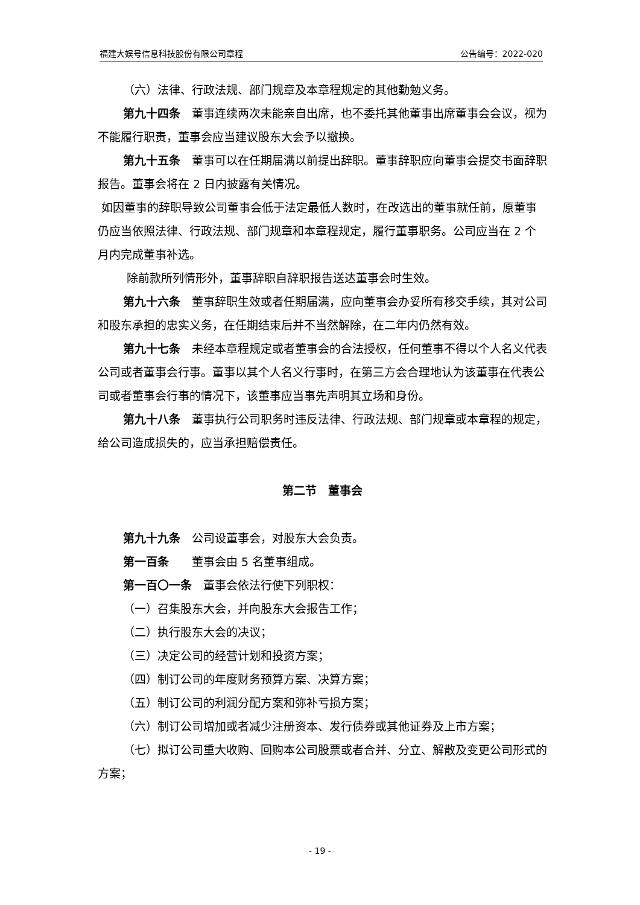福建大娱号信息科技股份有限公司章程 公告编号：2022-020
（六）法律、行政法规、部门规章及本章程规定的其他勤勉义务。
第九十四条　董事连续两次未能亲自出席，也不委托其他董事出席董事会会议，视为不能履行职责，董事会应当建议股东大会予以撤换。
第九十五条　董事可以在任期届满以前提出辞职。董事辞职应向董事会提交书面辞职报告。董事会将在 2 日内披露有关情况。
如因董事的辞职导致公司董事会低于法定最低人数时，在改选出的董事就任前，原董事仍应当依照法律、行政法规、部门规章和本章程规定，履行董事职务。公司应当在 2 个月内完成董事补选。
除前款所列情形外，董事辞职自辞职报告送达董事会时生效。
第九十六条　董事辞职生效或者任期届满，应向董事会办妥所有移交手续，其对公司和股东承担的忠实义务，在任期结束后并不当然解除，在二年内仍然有效。
第九十七条　未经本章程规定或者董事会的合法授权，任何董事不得以个人名义代表公司或者董事会行事。董事以其个人名义行事时，在第三方会合理地认为该董事在代表公司或者董事会行事的情况下，该董事应当事先声明其立场和身份。
第九十八条　董事执行公司职务时违反法律、行政法规、部门规章或本章程的规定，给公司造成损失的，应当承担赔偿责任。
第二节　董事会
第九十九条　公司设董事会，对股东大会负责。
第一百条　　董事会由 5 名董事组成。
第一百〇一条　董事会依法行使下列职权：
（一）召集股东大会，并向股东大会报告工作；
（二）执行股东大会的决议；
（三）决定公司的经营计划和投资方案；
（四）制订公司的年度财务预算方案、决算方案；
（五）制订公司的利润分配方案和弥补亏损方案；
（六）制订公司增加或者减少注册资本、发行债券或其他证券及上市方案；
（七）拟订公司重大收购、回购本公司股票或者合并、分立、解散及变更公司形式的方案；
- 19 -